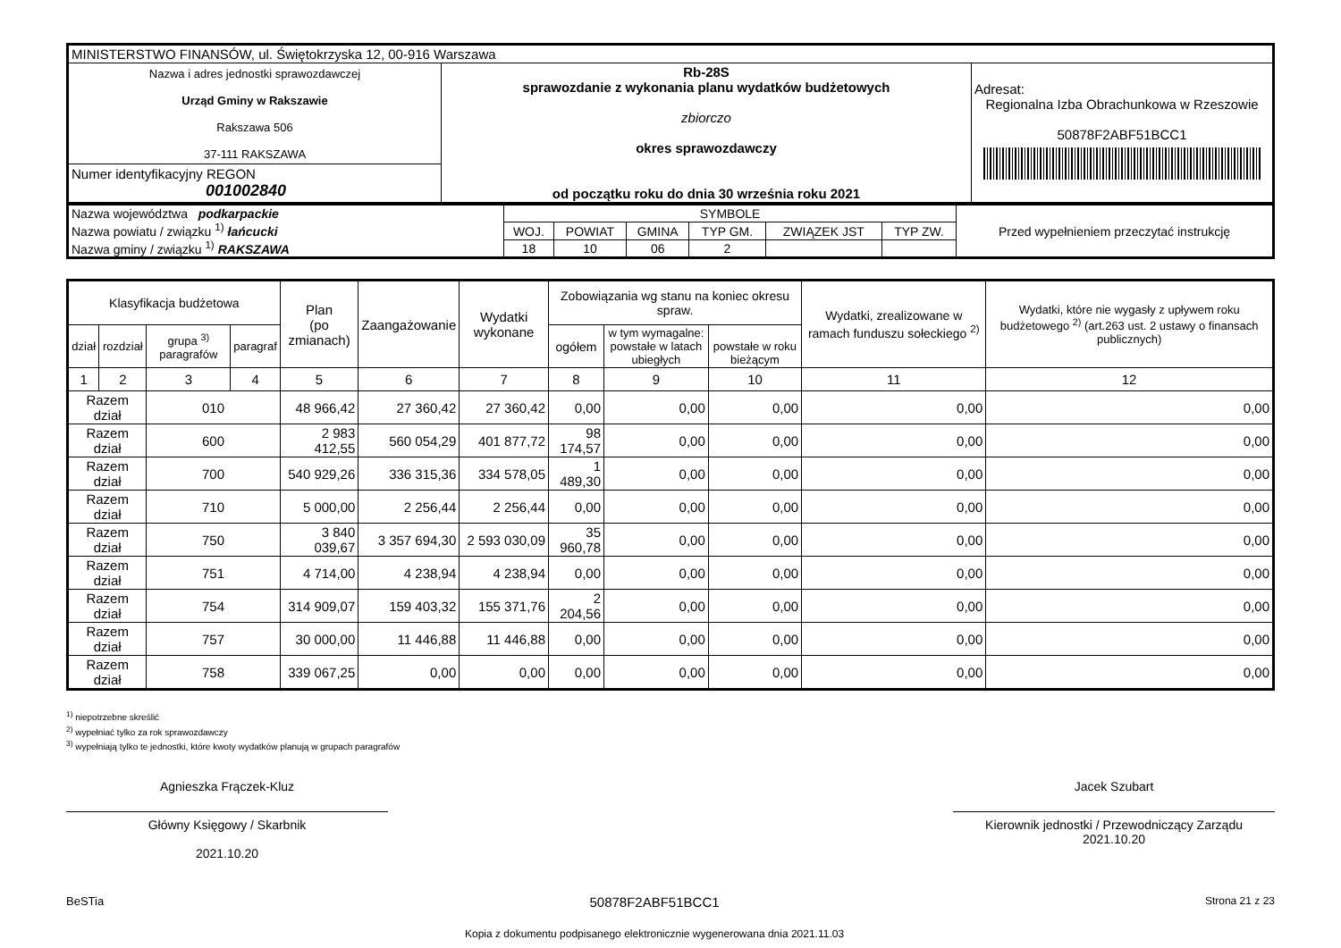| MINISTERSTWO FINANSÓW, ul. Świętokrzyska 12, 00-916 Warszawa | | |
| Nazwa i adres jednostki sprawozdawczej Urząd Gminy w Rakszawie Rakszawa 506 37-111 RAKSZAWA | Rb-28S sprawozdanie z wykonania planu wydatków budżetowych zbiorczo okres sprawozdawczy od początku roku do dnia 30 września roku 2021 | Adresat: Regionalna Izba Obrachunkowa w Rzeszowie 50878F2ABF51BCC1 |
| Numer identyfikacyjny REGON 001002840 | | |
| Nazwa województwa podkarpackie Nazwa powiatu / związku <sup>1)</sup> łańcucki Nazwa gminy / związku <sup>1)</sup> RAKSZAWA | SYMBOLE | | | | | | Przed wypełnieniem przeczytać instrukcję |
| | WOJ. | POWIAT | GMINA | TYP GM. | ZWIĄZEK JST | TYP ZW. | |
| | 18 | 10 | 06 | 2 | | | |
| Klasyfikacja budżetowa | | | | Plan (po zmianach) | Zaangażowanie | Wydatki wykonane | Zobowiązania wg stanu na koniec okresu spraw. | | | Wydatki, zrealizowane w ramach funduszu sołeckiego <sup>2)</sup> | Wydatki, które nie wygasły z upływem roku budżetowego <sup>2)</sup> (art.263 ust. 2 ustawy o finansach publicznych) |
| --- | --- | --- | --- | --- | --- | --- | --- | --- | --- | --- | --- |
| dział | rozdział | grupa <sup>3)</sup> paragrafów | paragraf | | | | ogółem | w tym wymagalne: powstałe w latach ubiegłych | powstałe w roku bieżącym | | |
| 1 | 2 | 3 | 4 | 5 | 6 | 7 | 8 | 9 | 10 | 11 | 12 |
| Razem dział | | 010 | | 48 966,42 | 27 360,42 | 27 360,42 | 0,00 | 0,00 | 0,00 | 0,00 | 0,00 |
| Razem dział | | 600 | | 2 983 412,55 | 560 054,29 | 401 877,72 | 98 174,57 | 0,00 | 0,00 | 0,00 | 0,00 |
| Razem dział | | 700 | | 540 929,26 | 336 315,36 | 334 578,05 | 1 489,30 | 0,00 | 0,00 | 0,00 | 0,00 |
| Razem dział | | 710 | | 5 000,00 | 2 256,44 | 2 256,44 | 0,00 | 0,00 | 0,00 | 0,00 | 0,00 |
| Razem dział | | 750 | | 3 840 039,67 | 3 357 694,30 | 2 593 030,09 | 35 960,78 | 0,00 | 0,00 | 0,00 | 0,00 |
| Razem dział | | 751 | | 4 714,00 | 4 238,94 | 4 238,94 | 0,00 | 0,00 | 0,00 | 0,00 | 0,00 |
| Razem dział | | 754 | | 314 909,07 | 159 403,32 | 155 371,76 | 2 204,56 | 0,00 | 0,00 | 0,00 | 0,00 |
| Razem dział | | 757 | | 30 000,00 | 11 446,88 | 11 446,88 | 0,00 | 0,00 | 0,00 | 0,00 | 0,00 |
| Razem dział | | 758 | | 339 067,25 | 0,00 | 0,00 | 0,00 | 0,00 | 0,00 | 0,00 | 0,00 |
<sup>1)</sup> niepotrzebne skreślić
<sup>2)</sup> wypełniać tylko za rok sprawozdawczy
<sup>3)</sup> wypełniają tylko te jednostki, które kwoty wydatków planują w grupach paragrafów
Agnieszka Frączek-Kluz
Główny Księgowy / Skarbnik
2021.10.20
Jacek Szubart
Kierownik jednostki / Przewodniczący Zarządu
2021.10.20
BeSTia 50878F2ABF51BCC1
Kopia z dokumentu podpisanego elektronicznie wygenerowana dnia 2021.11.03 Strona 21 z 23